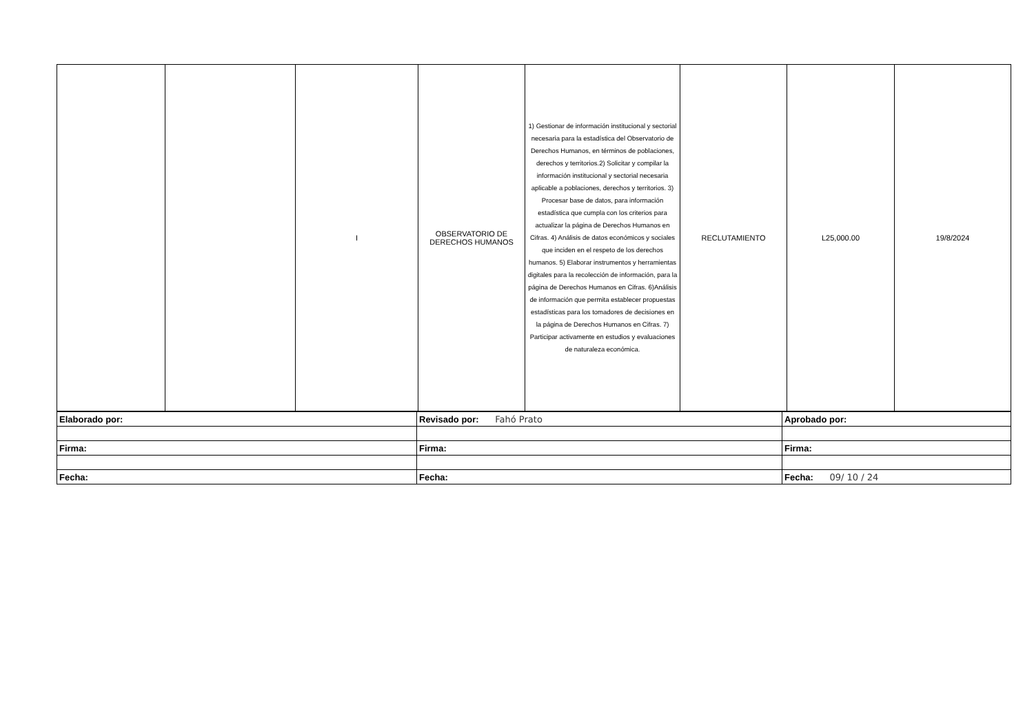| | | I | OBSERVATORIO DE DERECHOS HUMANOS | 1) Gestionar de información institucional y sectorial necesaria para la estadística del Observatorio de Derechos Humanos, en términos de poblaciones, derechos y territorios.2) Solicitar y compilar la información institucional y sectorial necesaria aplicable a poblaciones, derechos y territorios. 3) Procesar base de datos, para información estadística que cumpla con los criterios para actualizar la página de Derechos Humanos en Cifras. 4) Análisis de datos económicos y sociales que inciden en el respeto de los derechos humanos. 5) Elaborar instrumentos y herramientas digitales para la recolección de información, para la página de Derechos Humanos en Cifras. 6)Análisis de información que permita establecer propuestas estadísticas para los tomadores de decisiones en la página de Derechos Humanos en Cifras. 7) Participar activamente en estudios y evaluaciones de naturaleza económica. | RECLUTAMIENTO | L25,000.00 | 19/8/2024 |
| Elaborado por: | Revisado por: Fahó Prato | Aprobado por: |
| Firma: | Firma: | Firma: |
| Fecha: | Fecha: | Fecha: 09/ 10 / 24 |